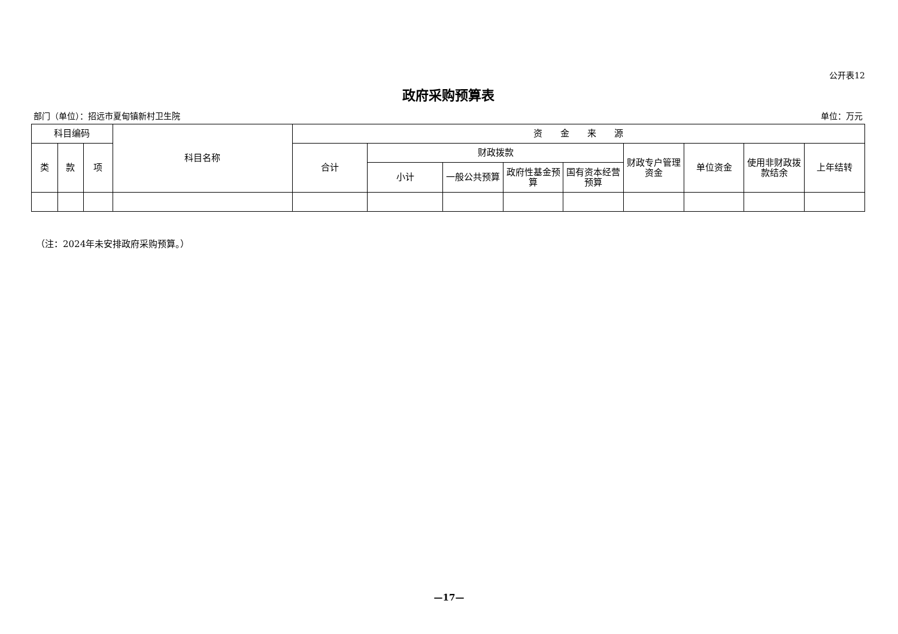公开表12
政府采购预算表
部门（单位）：招远市夏甸镇新村卫生院 单位：万元
| 科目编码 | | | 科目名称 | 资 金 来 源 | | | | | | | | |
| --- | --- | --- | --- | --- | --- | --- | --- | --- | --- | --- | --- | --- |
| 类 | 款 | 项 | | 合计 | 财政拨款 | | | | 财政专户管理资金 | 单位资金 | 使用非财政拨款结余 | 上年结转 |
| | | | | | 小计 | 一般公共预算 | 政府性基金预算 | 国有资本经营预算 | | | | |
（注：2024年未安排政府采购预算。）
—17—